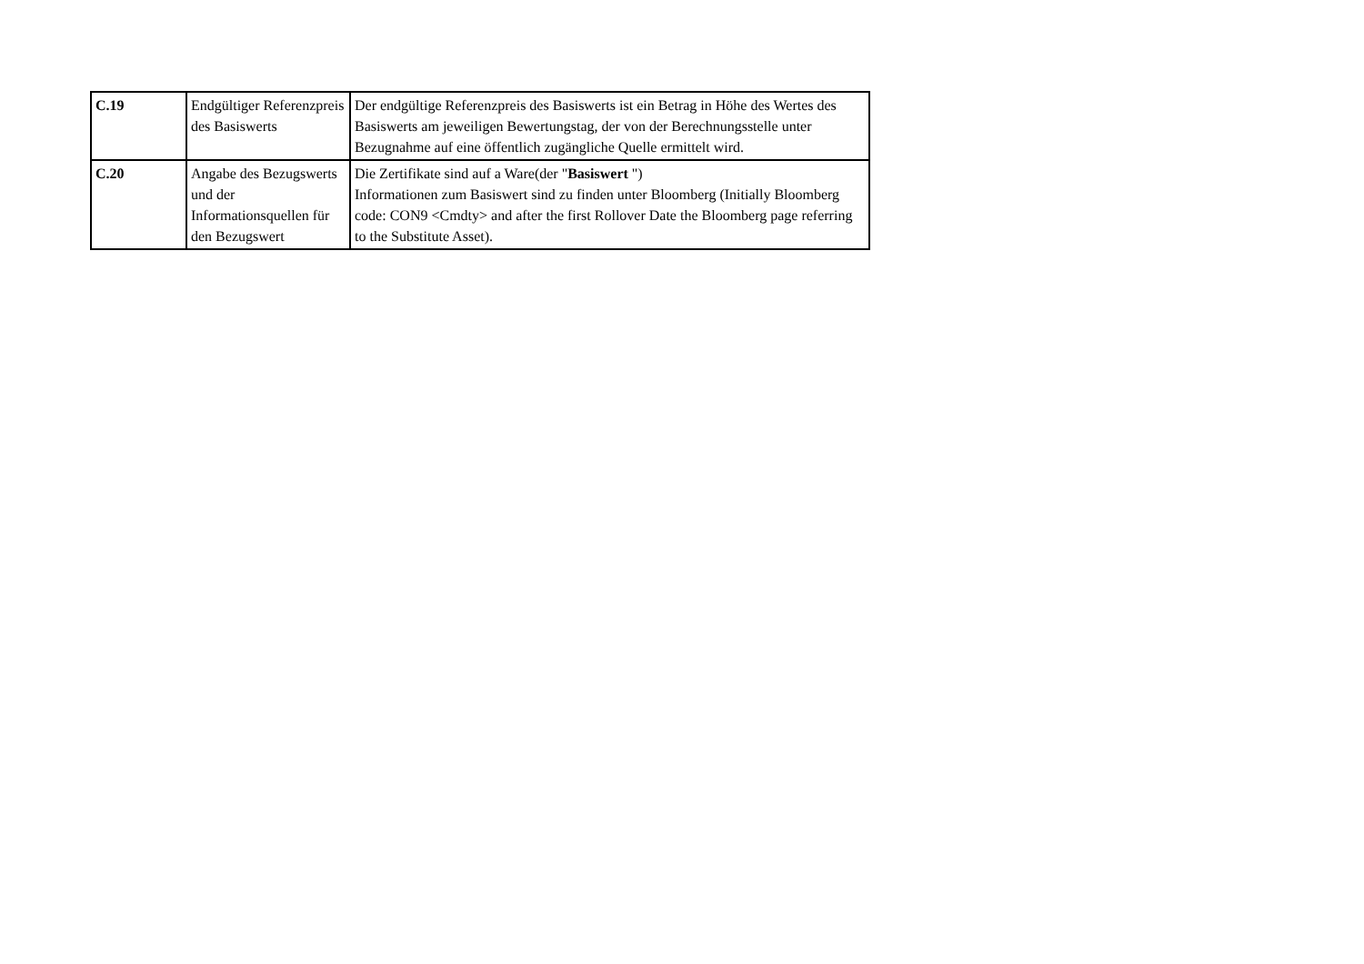| C.19 | Endgültiger Referenzpreis des Basiswerts | Der endgültige Referenzpreis des Basiswerts ist ein Betrag in Höhe des Wertes des Basiswerts am jeweiligen Bewertungstag, der von der Berechnungsstelle unter Bezugnahme auf eine öffentlich zugängliche Quelle ermittelt wird. |
| C.20 | Angabe des Bezugswerts und der Informationsquellen für den Bezugswert | Die Zertifikate sind auf a Ware(der " Basiswert ") Informationen zum Basiswert sind zu finden unter Bloomberg (Initially Bloomberg code: CON9 <Cmdty> and after the first Rollover Date the Bloomberg page referring to the Substitute Asset). |